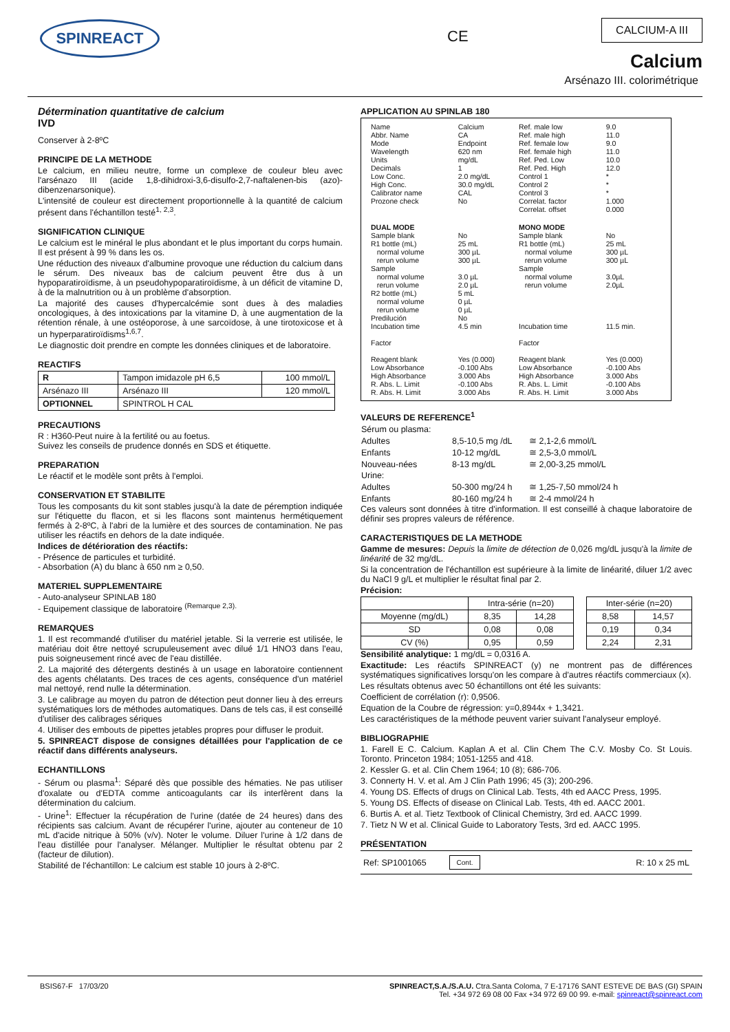SPINREACT CE
CALCIUM-A III
Calcium
Arsénazo III. colorimétrique
Détermination quantitative de calcium
IVD
Conserver à 2-8ºC
PRINCIPE DE LA METHODE
Le calcium, en milieu neutre, forme un complexe de couleur bleu avec l'arsénazo III (acide 1,8-dihidroxi-3,6-disulfo-2,7-naftalenen-bis (azo)-dibenzenarsonique).
L'intensité de couleur est directement proportionnelle à la quantité de calcium présent dans l'échantillon testé<sup>1, 2,3</sup>.
SIGNIFICATION CLINIQUE
Le calcium est le minéral le plus abondant et le plus important du corps humain. Il est présent à 99 % dans les os.
Une réduction des niveaux d'albumine provoque une réduction du calcium dans le sérum. Des niveaux bas de calcium peuvent être dus à un hypoparatiroïdisme, à un pseudohypoparatiroïdisme, à un déficit de vitamine D, à de la malnutrition ou à un problème d'absorption.
La majorité des causes d'hypercalcémie sont dues à des maladies oncologiques, à des intoxications par la vitamine D, à une augmentation de la rétention rénale, à une ostéoporose, à une sarcoïdose, à une tirotoxicose et à un hyperparatiroïdisms<sup>1,6,7</sup>.
Le diagnostic doit prendre en compte les données cliniques et de laboratoire.
REACTIFS
| R | Tampon imidazole pH 6,5 | 100 mmol/L |
| Arsénazo III | Arsénazo III | 120 mmol/L |
| OPTIONNEL | SPINTROL H CAL | |
PRECAUTIONS
R : H360-Peut nuire à la fertilité ou au foetus.
Suivez les conseils de prudence donnés en SDS et étiquette.
PREPARATION
Le réactif et le modèle sont prêts à l'emploi.
CONSERVATION ET STABILITE
Tous les composants du kit sont stables jusqu'à la date de péremption indiquée sur l'étiquette du flacon, et si les flacons sont maintenus hermétiquement fermés à 2-8ºC, à l'abri de la lumière et des sources de contamination. Ne pas utiliser les réactifs en dehors de la date indiquée.
Indices de détérioration des réactifs:
- Présence de particules et turbidité.
- Absorbation (A) du blanc à 650 nm ≥ 0,50.
MATERIEL SUPPLEMENTAIRE
- Auto-analyseur SPINLAB 180
- Equipement classique de laboratoire <sup>(Remarque 2,3).</sup>
REMARQUES
1. Il est recommandé d'utiliser du matériel jetable. Si la verrerie est utilisée, le matériau doit être nettoyé scrupuleusement avec dilué 1/1 HNO3 dans l'eau, puis soigneusement rincé avec de l'eau distillée.
2. La majorité des détergents destinés à un usage en laboratoire contiennent des agents chélatants. Des traces de ces agents, conséquence d'un matériel mal nettoyé, rend nulle la détermination.
3. Le calibrage au moyen du patron de détection peut donner lieu à des erreurs systématiques lors de méthodes automatiques. Dans de tels cas, il est conseillé d'utiliser des calibrages sériques
4. Utiliser des embouts de pipettes jetables propres pour diffuser le produit.
5. SPINREACT dispose de consignes détaillées pour l'application de ce réactif dans différents analyseurs.
ECHANTILLONS
- Sérum ou plasma<sup>1</sup>: Séparé dès que possible des hématies. Ne pas utiliser d'oxalate ou d'EDTA comme anticoagulants car ils interfèrent dans la détermination du calcium.
- Urine<sup>1</sup>: Effectuer la récupération de l'urine (datée de 24 heures) dans des récipients sas calcium. Avant de récupérer l'urine, ajouter au conteneur de 10 mL d'acide nitrique à 50% (v/v). Noter le volume. Diluer l'urine à 1/2 dans de l'eau distillée pour l'analyser. Mélanger. Multiplier le résultat obtenu par 2 (facteur de dilution).
Stabilité de l'échantillon: Le calcium est stable 10 jours à 2-8ºC.
APPLICATION AU SPINLAB 180
| Name Abbr. Name Mode Wavelength Units Decimals Low Conc. High Conc. Calibrator name Prozone check | Calcium CA Endpoint 620 nm mg/dL 1 2.0 mg/dL 30.0 mg/dL CAL No | Ref. male low Ref. male high Ref. female low Ref. female high Ref. Ped. Low Ref. Ped. High Control 1 Control 2 Control 3 Correlat. factor Correlat. offset | 9.0 11.0 9.0 11.0 10.0 12.0 * * * 1.000 0.000 |
| DUAL MODE | | MONO MODE | |
| Sample blank R1 bottle (mL) normal volume rerun volume Sample normal volume rerun volume R2 bottle (mL) normal volume rerun volume Predilución Incubation time Factor Reagent blank Low Absorbance High Absorbance R. Abs. L. Limit R. Abs. H. Limit | No 25 mL 300 µL 300 µL 3.0 µL 2.0 µL 5 mL 0 µL 0 µL No 4.5 min Yes (0.000) -0.100 Abs 3.000 Abs -0.100 Abs 3.000 Abs | Sample blank R1 bottle (mL) normal volume rerun volume Sample normal volume rerun volume Incubation time Factor Reagent blank Low Absorbance High Absorbance R. Abs. L. Limit R. Abs. H. Limit | No 25 mL 300 µL 300 µL 3.0µL 2.0µL 11.5 min. Yes (0.000) -0.100 Abs 3.000 Abs -0.100 Abs 3.000 Abs |
VALEURS DE REFERENCE<sup>1</sup>
| Sérum ou plasma: | | |
| Adultes | 8,5-10,5 mg /dL | ≅ 2,1-2,6 mmol/L |
| Enfants | 10-12 mg/dL | ≅ 2,5-3,0 mmol/L |
| Nouveau-nées | 8-13 mg/dL | ≅ 2,00-3,25 mmol/L |
| Urine: | | |
| Adultes | 50-300 mg/24 h | ≅ 1,25-7,50 mmol/24 h |
| Enfants | 80-160 mg/24 h | ≅ 2-4 mmol/24 h |
Ces valeurs sont données à titre d'information. Il est conseillé à chaque laboratoire de définir ses propres valeurs de référence.
CARACTERISTIQUES DE LA METHODE
Gamme de mesures: Depuis la limite de détection de 0,026 mg/dL jusqu'à la limite de linéarité de 32 mg/dL.
Si la concentration de l'échantillon est supérieure à la limite de linéarité, diluer 1/2 avec du NaCl 9 g/L et multiplier le résultat final par 2.
Précision:
| | Intra-série (n=20) | | | Inter-série (n=20) | |
| Moyenne (mg/dL) | 8,35 | 14,28 | | 8,58 | 14,57 |
| SD | 0,08 | 0,08 | | 0,19 | 0,34 |
| CV (%) | 0,95 | 0,59 | | 2,24 | 2,31 |
Sensibilité analytique: 1 mg/dL = 0,0316 A.
Exactitude: Les réactifs SPINREACT (y) ne montrent pas de différences systématiques significatives lorsqu'on les compare à d'autres réactifs commerciaux (x).
Les résultats obtenus avec 50 échantillons ont été les suivants:
Coefficient de corrélation (r): 0,9506.
Equation de la Coubre de régression: y=0,8944x + 1,3421.
Les caractéristiques de la méthode peuvent varier suivant l'analyseur employé.
BIBLIOGRAPHIE
1. Farell E C. Calcium. Kaplan A et al. Clin Chem The C.V. Mosby Co. St Louis. Toronto. Princeton 1984; 1051-1255 and 418.
2. Kessler G. et al. Clin Chem 1964; 10 (8); 686-706.
3. Connerty H. V. et al. Am J Clin Path 1996; 45 (3); 200-296.
4. Young DS. Effects of drugs on Clinical Lab. Tests, 4th ed AACC Press, 1995.
5. Young DS. Effects of disease on Clinical Lab. Tests, 4th ed. AACC 2001.
6. Burtis A. et al. Tietz Textbook of Clinical Chemistry, 3rd ed. AACC 1999.
7. Tietz N W et al. Clinical Guide to Laboratory Tests, 3rd ed. AACC 1995.
PRÉSENTATION
Ref: SP1001065 Cont. R: 10 x 25 mL
BSIS67-F 17/03/20 SPINREACT,S.A./S.A.U. Ctra.Santa Coloma, 7 E-17176 SANT ESTEVE DE BAS (GI) SPAIN
Tel. +34 972 69 08 00 Fax +34 972 69 00 99. e-mail: spinreact@spinreact.com